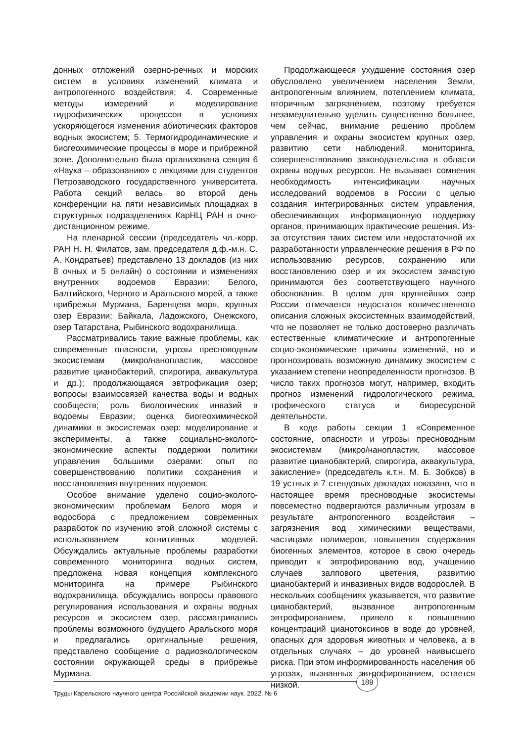донных отложений озерно-речных и морских систем в условиях изменений климата и антропогенного воздействия; 4. Современные методы измерений и моделирование гидрофизических процессов в условиях ускоряющегося изменения абиотических факторов водных экосистем; 5. Термогидродинамические и биогеохимические процессы в море и прибрежной зоне. Дополнительно была организована секция 6 «Наука – образованию» с лекциями для студентов Петрозаводского государственного университета. Работа секций велась во второй день конференции на пяти независимых площадках в структурных подразделениях КарНЦ РАН в очно-дистанционном режиме.
На пленарной сессии (председатель чл.-корр. РАН Н. Н. Филатов, зам. председателя д.ф.-м.н. С. А. Кондратьев) представлено 13 докладов (из них 8 очных и 5 онлайн) о состоянии и изменениях внутренних водоемов Евразии: Белого, Балтийского, Черного и Аральского морей, а также прибрежья Мурмана, Баренцева моря, крупных озер Евразии: Байкала, Ладожского, Онежского, озер Татарстана, Рыбинского водохранилища.
Рассматривались такие важные проблемы, как современные опасности, угрозы пресноводным экосистемам (микро/нанопластик, массовое развитие цианобактерий, спирогира, аквакультура и др.); продолжающаяся эвтрофикация озер; вопросы взаимосвязей качества воды и водных сообществ; роль биологических инвазий в водоемы Евразии; оценка биогеохимической динамики в экосистемах озер: моделирование и эксперименты, а также социально-эколого-экономические аспекты поддержки политики управления большими озерами: опыт по совершенствованию политики сохранения и восстановления внутренних водоемов.
Особое внимание уделено социо-эколого-экономическим проблемам Белого моря и водосбора с предложением современных разработок по изучению этой сложной системы с использованием когнитивных моделей. Обсуждались актуальные проблемы разработки современного мониторинга водных систем, предложена новая концепция комплексного мониторинга на примере Рыбинского водохранилища, обсуждались вопросы правового регулирования использования и охраны водных ресурсов и экосистем озер, рассматривались проблемы возможного будущего Аральского моря и предлагались оригинальные решения, представлено сообщение о радиоэкологическом состоянии окружающей среды в прибрежье Мурмана.
Продолжающееся ухудшение состояния озер обусловлено увеличением населения Земли, антропогенным влиянием, потеплением климата, вторичным загрязнением, поэтому требуется незамедлительно уделить существенно большее, чем сейчас, внимание решению проблем управления и охраны экосистем крупных озер, развитию сети наблюдений, мониторинга, совершенствованию законодательства в области охраны водных ресурсов. Не вызывает сомнения необходимость интенсификации научных исследований водоемов в России с целью создания интегрированных систем управления, обеспечивающих информационную поддержку органов, принимающих практические решения. Из-за отсутствия таких систем или недостаточной их разработанности управленческие решения в РФ по использованию ресурсов, сохранению или восстановлению озер и их экосистем зачастую принимаются без соответствующего научного обоснования. В целом для крупнейших озер России отмечается недостаток количественного описания сложных экосистемных взаимодействий, что не позволяет не только достоверно различать естественные климатические и антропогенные социо-экономические причины изменений, но и прогнозировать возможную динамику экосистем с указанием степени неопределенности прогнозов. В число таких прогнозов могут, например, входить прогноз изменений гидрологического режима, трофического статуса и биоресурсной деятельности.
В ходе работы секции 1 «Современное состояние, опасности и угрозы пресноводным экосистемам (микро/нанопластик, массовое развитие цианобактерий, спирогира, аквакультура, закисление» (председатель к.т.н. М. Б. Зобков) в 19 устных и 7 стендовых докладах показано, что в настоящее время пресноводные экосистемы повсеместно подвергаются различным угрозам в результате антропогенного воздействия – загрязнения вод химическими веществами, частицами полимеров, повышения содержания биогенных элементов, которое в свою очередь приводит к эвтрофированию вод, учащению случаев залпового цветения, развитию цианобактерий и инвазивных видов водорослей. В нескольких сообщениях указывается, что развитие цианобактерий, вызванное антропогенным эвтрофированием, привело к повышению концентраций цианотоксинов в воде до уровней, опасных для здоровья животных и человека, а в отдельных случаях – до уровней наивысшего риска. При этом информированность населения об угрозах, вызванных эвтрофированием, остается низкой.
189
Труды Карельского научного центра Российской академии наук. 2022. № 6